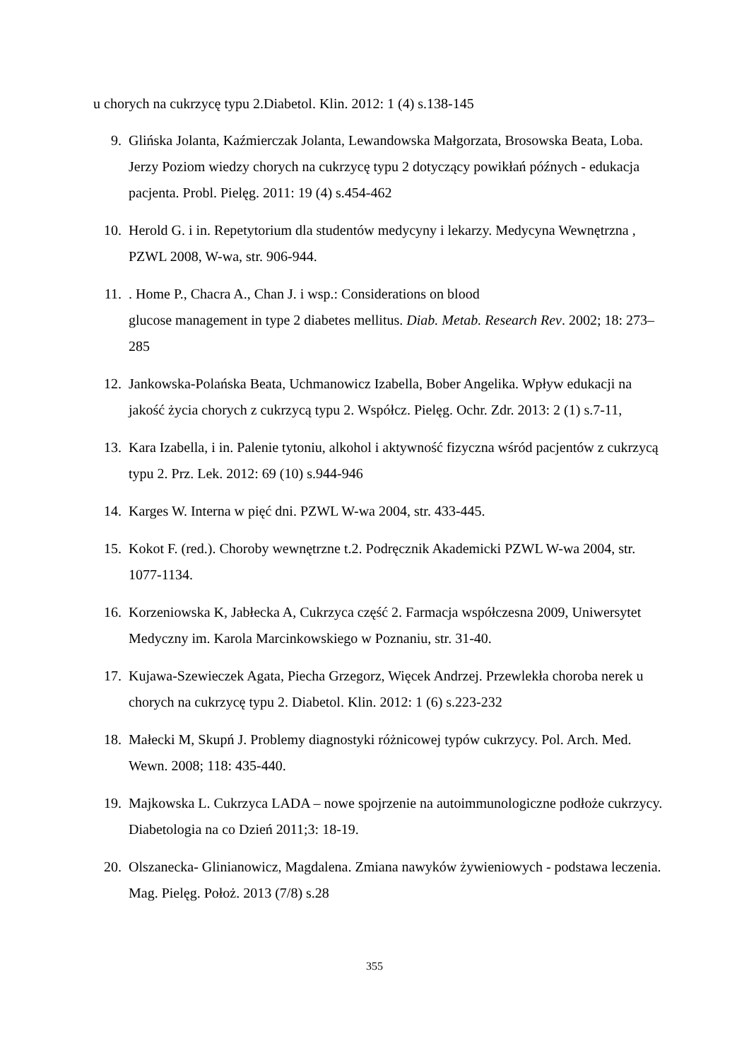u chorych na cukrzycę typu 2.Diabetol. Klin. 2012: 1 (4) s.138-145
9. Glińska Jolanta, Kaźmierczak Jolanta, Lewandowska Małgorzata, Brosowska Beata, Loba. Jerzy Poziom wiedzy chorych na cukrzycę typu 2 dotyczący powikłań późnych - edukacja pacjenta. Probl. Pielęg. 2011: 19 (4) s.454-462
10. Herold G. i in. Repetytorium dla studentów medycyny i lekarzy. Medycyna Wewnętrzna , PZWL 2008, W-wa, str. 906-944.
11.. Home P., Chacra A., Chan J. i wsp.: Considerations on blood
glucose management in type 2 diabetes mellitus. Diab. Metab. Research Rev. 2002; 18: 273–285
12. Jankowska-Polańska Beata, Uchmanowicz Izabella, Bober Angelika. Wpływ edukacji na jakość życia chorych z cukrzycą typu 2. Współcz. Pielęg. Ochr. Zdr. 2013: 2 (1) s.7-11,
13. Kara Izabella, i in. Palenie tytoniu, alkohol i aktywność fizyczna wśród pacjentów z cukrzycą typu 2. Prz. Lek. 2012: 69 (10) s.944-946
14. Karges W. Interna w pięć dni. PZWL W-wa 2004, str. 433-445.
15. Kokot F. (red.). Choroby wewnętrzne t.2. Podręcznik Akademicki PZWL W-wa 2004, str. 1077-1134.
16. Korzeniowska K, Jabłecka A, Cukrzyca część 2. Farmacja współczesna 2009, Uniwersytet Medyczny im. Karola Marcinkowskiego w Poznaniu, str. 31-40.
17. Kujawa-Szewieczek Agata, Piecha Grzegorz, Więcek Andrzej. Przewlekła choroba nerek u chorych na cukrzycę typu 2. Diabetol. Klin. 2012: 1 (6) s.223-232
18. Małecki M, Skupń J. Problemy diagnostyki różnicowej typów cukrzycy. Pol. Arch. Med. Wewn. 2008; 118: 435-440.
19. Majkowska L. Cukrzyca LADA – nowe spojrzenie na autoimmunologiczne podłoże cukrzycy. Diabetologia na co Dzień 2011;3: 18-19.
20. Olszanecka- Glinianowicz, Magdalena. Zmiana nawyków żywieniowych - podstawa leczenia. Mag. Pielęg. Położ. 2013 (7/8) s.28
355